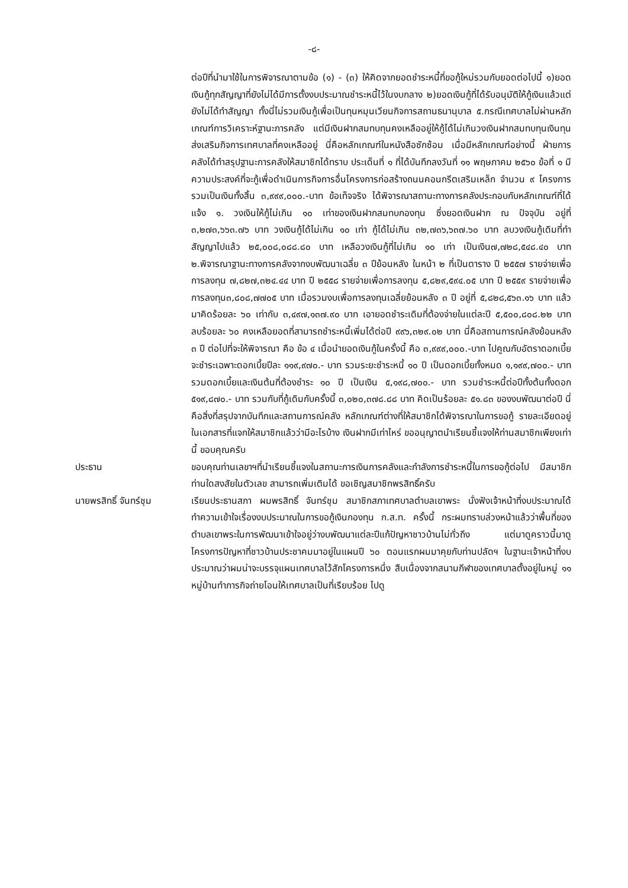-๘-
ต่อปีที่นำมาใช้ในการพิจารณาตามข้อ (๑) - (๓) ให้คิดจากยอดชำระหนี้ที่ขอกู้ใหม่รวมกับยอดต่อไปนี้ ๑)ยอดเงินกู้ทุกสัญญาที่ยังไม่ได้มีการตั้งงบประมาณชำระหนี้ไว้ในงบกลาง ๒)ยอดเงินกู้ที่ได้รับอนุมัติให้กู้เงินแล้วแต่ยังไม่ได้ทำสัญญา ทั้งนี่ไม่รวมเงินกู้เพื่อเป็นทุนหมุนเวียนกิจการสถานธนานุบาล ๕.กรณีเทศบาลไม่ผ่านหลักเกณฑ์การวิเคราะห์ฐานะการคลัง แต่มีเงินฝากสมทบทุนคงเหลืออยู่ให้กู้ได้ไม่เกินวงเงินฝากสมทบทุนเงินทุนส่งเสริมกิจการเทศบาลที่คงเหลืออยู่ นี่คือหลักเกณฑ์ในหนังสือซักซ้อม เมื่อมีหลักเกณฑ์อย่างนี้ ฝ่ายการคลังได้ทำสรุปฐานะการคลังให้สมาชิกได้ทราบ ประเด็นที่ ๑ ที่ได้บันทึกลงวันที่ ๑๑ พฤษภาคม ๒๕๖๐ ข้อที่ ๑ มีความประสงค์ที่จะกู้เพื่อดำเนินการกิจการอื่นโครงการก่อสร้างถนนคอนกรีตเสริมเหล็ก จำนวน ๙ โครงการ รวมเป็นเงินทั้งสิ้น ๓,๙๙๙,๐๐๐.-บาท ข้อเท็จจริง ได้พิจารณาสถานะทางการคลังประกอบกับหลักเกณฑ์ที่ได้แจ้ง ๑. วงเงินให้กู้ไม่เกิน ๑๐ เท่าของเงินฝากสมทบกองทุน ซึ่งยอดเงินฝาก ณ ปัจจุบัน อยู่ที่ ๓,๒๗๓,๖๖๓.๗๖ บาท วงเงินกู้ได้ไม่เกิน ๑๐ เท่า กู้ได้ไม่เกิน ๓๒,๗๓๖,๖๓๗.๖๐ บาท ลบวงเงินกู้เดิมที่ทำสัญญาไปแล้ว ๒๕,๐๐๘,๐๘๘.๘๐ บาท เหลือวงเงินกู้ที่ไม่เกิน ๑๐ เท่า เป็นเงิน๗,๗๒๘,๕๔๘.๔๐ บาท ๒.พิจารณาฐานะทางการคลังจากงบพัฒนาเฉลี่ย ๓ ปีย้อนหลัง ในหน้า ๒ ที่เป็นตาราง ปี ๒๕๕๗ รายจ่ายเพื่อการลงทุน ๗,๘๒๗,๓๒๔.๔๔ บาท ปี ๒๕๕๘ รายจ่ายเพื่อการลงทุน ๕,๘๒๙,๕๙๔.๐๕ บาท ปี ๒๕๕๙ รายจ่ายเพื่อการลงทุน๓,๘๐๘,๗๗๐๕ บาท เมื่อรวมงบเพื่อการลงทุนเฉลี่ยย้อนหลัง ๓ ปี อยู่ที่ ๕,๘๒๘,๕๖๓.๑๖ บาท แล้วมาคิดร้อยละ ๖๐ เท่ากับ ๓,๔๙๗,๑๓๗.๙๐ บาท เอายอดชำระเดิมที่ต้องจ่ายในแต่ละปี ๕,๕๐๐,๘๐๘.๒๒ บาท ลบร้อยละ ๖๐ คงเหลือยอดที่สามารถชำระหนี้เพิ่มได้ต่อปี ๙๙๖,๓๒๙.๐๒ บาท นี่คือสถานการณ์คลังย้อนหลัง ๓ ปี ต่อไปที่จะให้พิจารณา คือ ข้อ ๔ เมื่อนำยอดเงินกู้ในครั้งนี้ คือ ๓,๙๙๙,๐๐๐.-บาท ไปคูณกับอัตราดอกเบี้ย จะชำระเฉพาะดอกเบี้ยปีละ ๑๑๙,๙๗๐.- บาท รวมระยะชำระหนี้ ๑๐ ปี เป็นดอกเบี้ยทั้งหมด ๑,๑๙๙,๗๐๐.- บาท รวมดอกเบี้ยและเงินต้นที่ต้องชำระ ๑๐ ปี เป็นเงิน ๕,๑๙๘,๗๐๐.- บาท รวมชำระหนี้ต่อปีทั้งต้นทั้งดอก ๕๑๙,๘๗๐.- บาท รวมกับที่กู้เดิมกับครั้งนี้ ๓,๐๒๐,๓๗๘.๘๘ บาท คิดเป็นร้อยละ ๕๑.๘๓ ของงบพัฒนาต่อปี นี่คือสิ่งที่สรุปจากบันทึกและสถานการณ์คลัง หลักเกณฑ์ต่างที่ให้สมาชิกได้พิจารณาในการขอกู้ รายละเอียดอยู่ในเอกสารที่แจกให้สมาชิกแล้วว่ามีอะไรบ้าง เงินฝากมีเท่าไหร่ ขออนุญาตนำเรียนชี้แจงให้ท่านสมาชิกเพียงเท่านี้ ขอบคุณครับ
ประธาน ขอบคุณท่านเลขาฯที่นำเรียนชี้แจงในสถานะการเงินการคลังและกำลังการชำระหนี้ในการขอกู้ต่อไป มีสมาชิกท่านใดสงสัยในตัวเลข สามารถเพิ่มเติมได้ ขอเชิญสมาชิกพรสิทธิ์ครับ
นายพรสิทธิ์ จันทร์ชุม เรียนประธานสภา ผมพรสิทธิ์ จันทร์ชุม สมาชิกสภาเทศบาลตำบลเขาพระ นั่งฟังเจ้าหน้าที่งบประมาณได้ทำความเข้าใจเรื่องงบประมาณในการขอกู้เงินกองทุน ก.ส.ท. ครั้งนี้ กระผมทราบล่วงหน้าแล้วว่าพื้นที่ของตำบลเขาพระในการพัฒนาเข้าใจอยู่ว่างบพัฒนาแต่ละปีแก้ปัญหาชาวบ้านไม่ทั่วถึง แต่มาดูคราวนี้มาดูโครงการปัญหาที่ชาวบ้านประชาคมมาอยู่ในแผนปี ๖๐ ตอนแรกผมมาคุยกับท่านปลัดฯ ในฐานะเจ้าหน้าที่งบประมาณว่าผมน่าจะบรรจุแผนเทศบาลไว้สักโครงการหนึ่ง สืบเนื่องจากสนามกีฬาของเทศบาลตั้งอยู่ในหมู่ ๑๑ หมู่บ้านทำภารกิจถ่ายโอนให้เทศบาลเป็นที่เรียบร้อย ไปดู